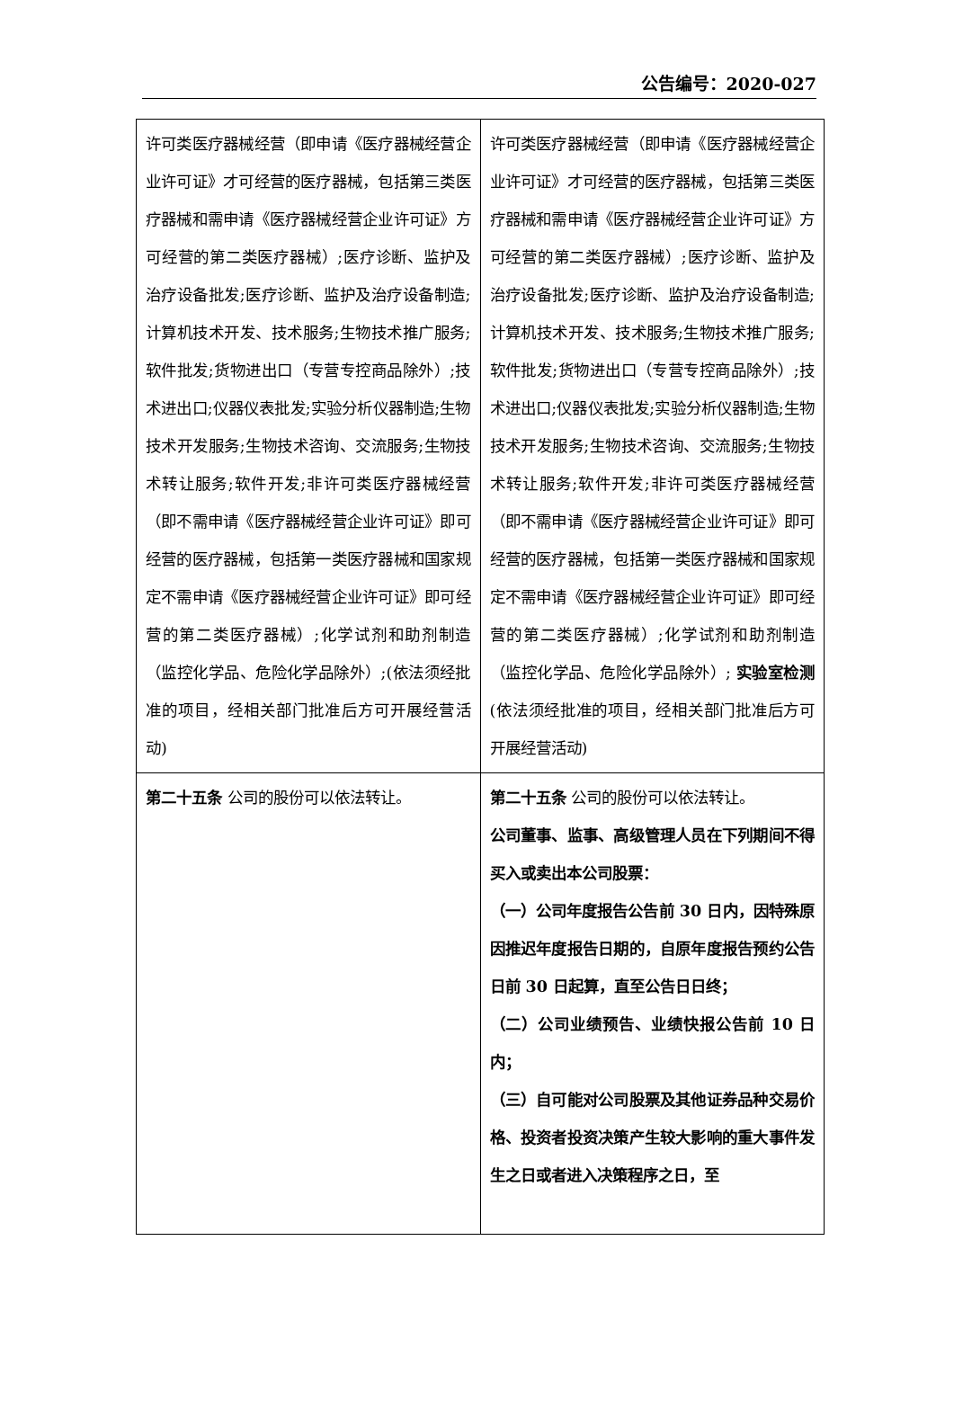公告编号：2020-027
| 许可类医疗器械经营（即申请《医疗器械经营企业许可证》才可经营的医疗器械，包括第三类医疗器械和需申请《医疗器械经营企业许可证》方可经营的第二类医疗器械）;医疗诊断、监护及治疗设备批发;医疗诊断、监护及治疗设备制造;计算机技术开发、技术服务;生物技术推广服务;软件批发;货物进出口（专营专控商品除外）;技术进出口;仪器仪表批发;实验分析仪器制造;生物技术开发服务;生物技术咨询、交流服务;生物技术转让服务;软件开发;非许可类医疗器械经营（即不需申请《医疗器械经营企业许可证》即可经营的医疗器械，包括第一类医疗器械和国家规定不需申请《医疗器械经营企业许可证》即可经营的第二类医疗器械）;化学试剂和助剂制造（监控化学品、危险化学品除外）;(依法须经批准的项目，经相关部门批准后方可开展经营活动) | 许可类医疗器械经营（即申请《医疗器械经营企业许可证》才可经营的医疗器械，包括第三类医疗器械和需申请《医疗器械经营企业许可证》方可经营的第二类医疗器械）;医疗诊断、监护及治疗设备批发;医疗诊断、监护及治疗设备制造;计算机技术开发、技术服务;生物技术推广服务;软件批发;货物进出口（专营专控商品除外）;技术进出口;仪器仪表批发;实验分析仪器制造;生物技术开发服务;生物技术咨询、交流服务;生物技术转让服务;软件开发;非许可类医疗器械经营（即不需申请《医疗器械经营企业许可证》即可经营的医疗器械，包括第一类医疗器械和国家规定不需申请《医疗器械经营企业许可证》即可经营的第二类医疗器械）;化学试剂和助剂制造（监控化学品、危险化学品除外）; 实验室检测 (依法须经批准的项目，经相关部门批准后方可开展经营活动) |
| 第二十五条 公司的股份可以依法转让。 | 第二十五条 公司的股份可以依法转让。 公司董事、监事、高级管理人员在下列期间不得买入或卖出本公司股票： （一）公司年度报告公告前 30 日内，因特殊原因推迟年度报告日期的，自原年度报告预约公告日前 30 日起算，直至公告日日终； （二）公司业绩预告、业绩快报公告前 10 日内； （三）自可能对公司股票及其他证券品种交易价格、投资者投资决策产生较大影响的重大事件发生之日或者进入决策程序之日，至 |